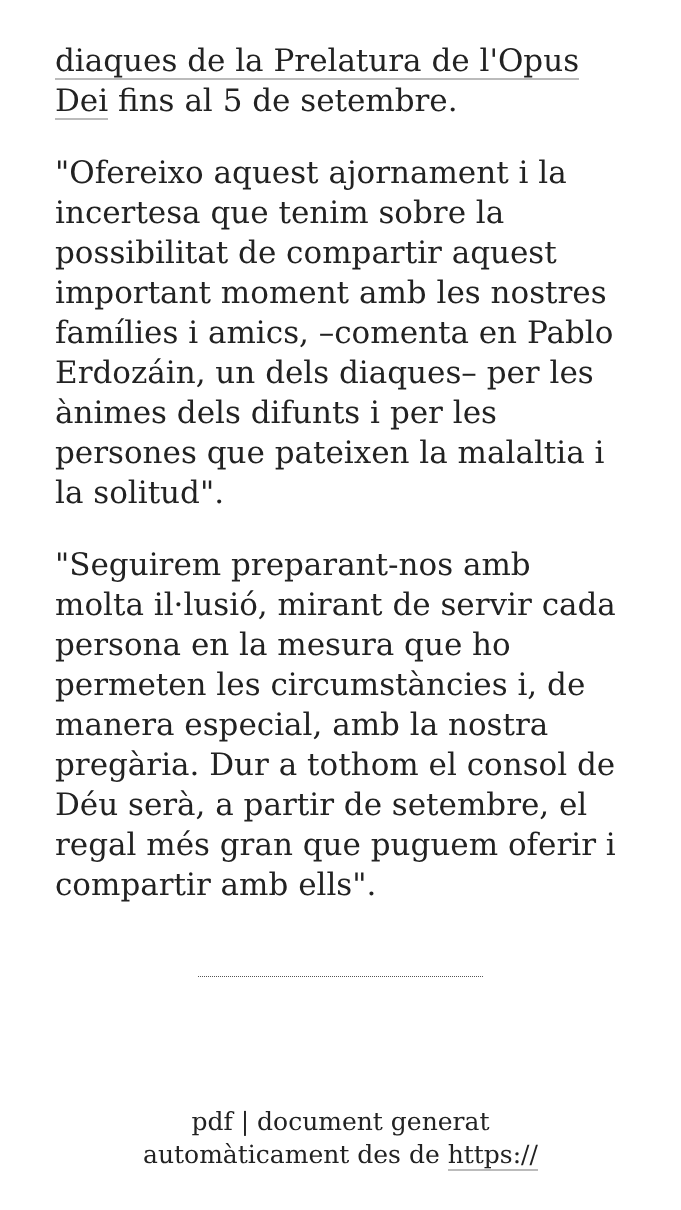diaques de la Prelatura de l'Opus Dei fins al 5 de setembre.
"Ofereixo aquest ajornament i la incertesa que tenim sobre la possibilitat de compartir aquest important moment amb les nostres famílies i amics, –comenta en Pablo Erdozáin, un dels diaques– per les ànimes dels difunts i per les persones que pateixen la malaltia i la solitud".
"Seguirem preparant-nos amb molta il·lusió, mirant de servir cada persona en la mesura que ho permeten les circumstàncies i, de manera especial, amb la nostra pregària. Dur a tothom el consol de Déu serà, a partir de setembre, el regal més gran que puguem oferir i compartir amb ells".
pdf | document generat
automàticament des de https://